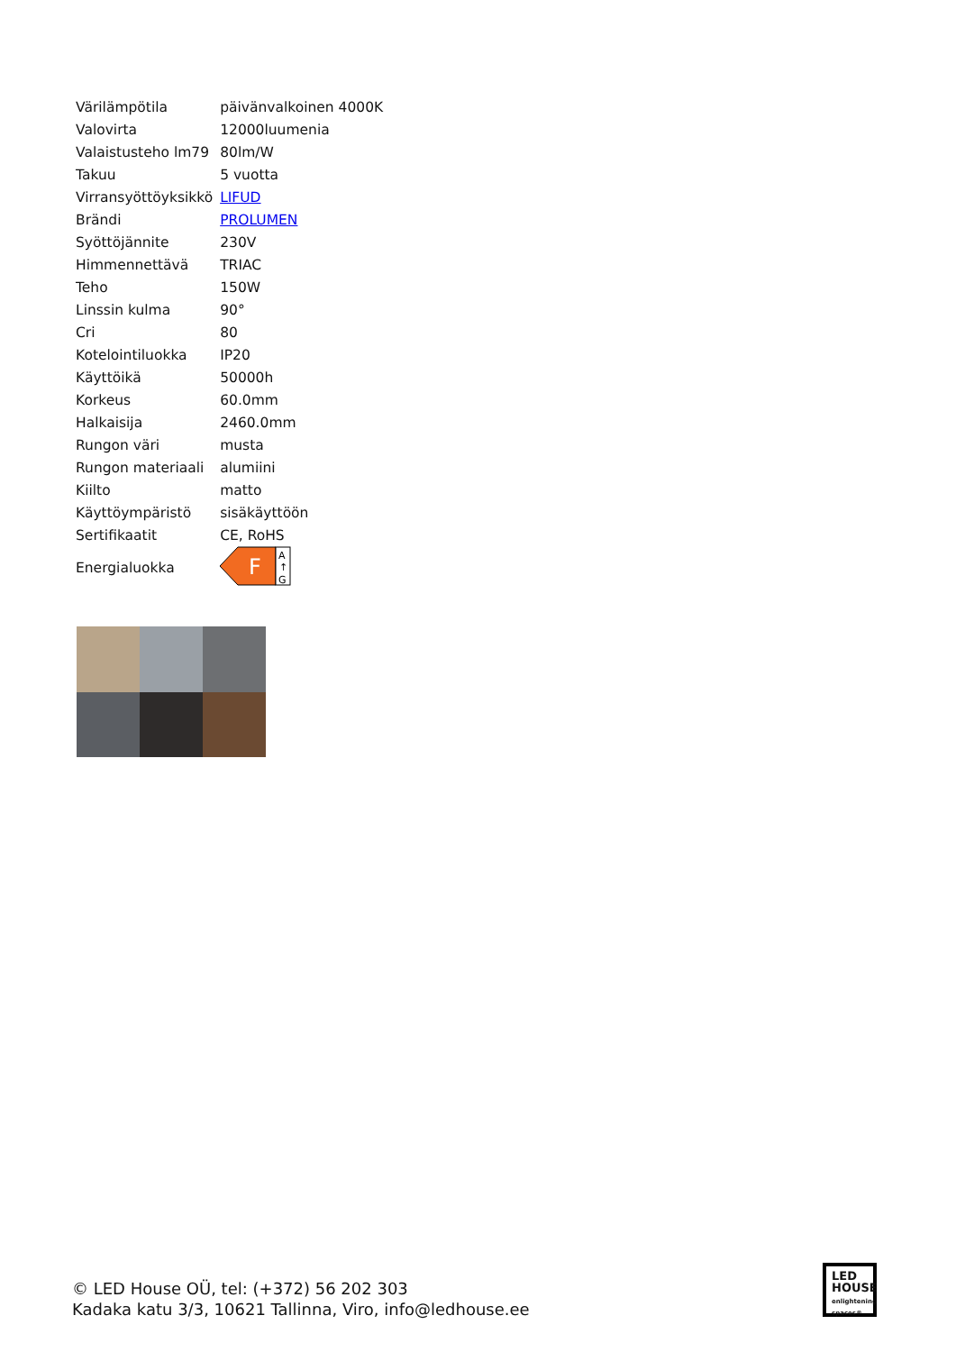| Värilämpötila | päivänvalkoinen 4000K |
| Valovirta | 12000luumenia |
| Valaistusteho lm79 | 80lm/W |
| Takuu | 5 vuotta |
| Virransyöttöyksikkö | LIFUD |
| Brändi | PROLUMEN |
| Syöttöjännite | 230V |
| Himmennettävä | TRIAC |
| Teho | 150W |
| Linssin kulma | 90° |
| Cri | 80 |
| Kotelointiluokka | IP20 |
| Käyttöikä | 50000h |
| Korkeus | 60.0mm |
| Halkaisija | 2460.0mm |
| Rungon väri | musta |
| Rungon materiaali | alumiini |
| Kiilto | matto |
| Käyttöympäristö | sisäkäyttöön |
| Sertifikaatit | CE, RoHS |
| Energialuokka | F A ↑ G |
© LED House OÜ, tel: (+372) 56 202 303
Kadaka katu 3/3, 10621 Tallinna, Viro, info@ledhouse.ee
LED
HOUSE
enlightening spaces®